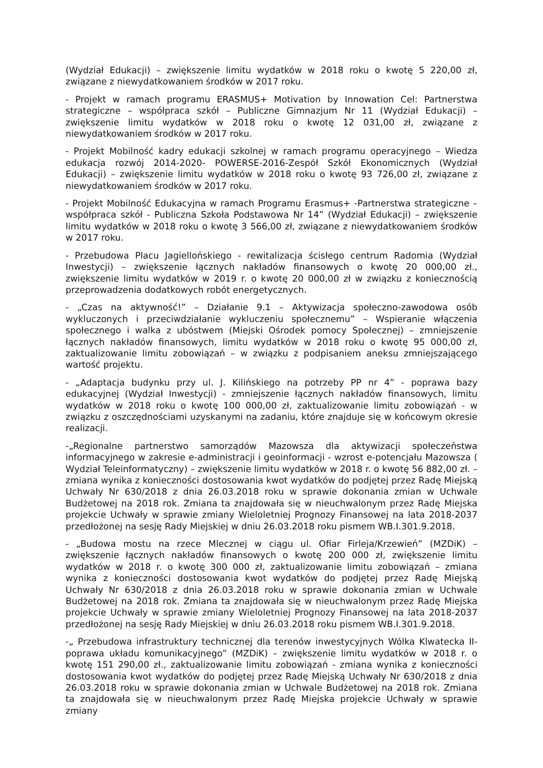(Wydział Edukacji) – zwiększenie limitu wydatków w 2018 roku o kwotę 5 220,00 zł, związane z niewydatkowaniem środków w 2017 roku.
- Projekt w ramach programu ERASMUS+ Motivation by Innowation Cel: Partnerstwa strategiczne – współpraca szkół – Publiczne Gimnazjum Nr 11 (Wydział Edukacji) – zwiększenie limitu wydatków w 2018 roku o kwotę 12 031,00 zł, związane z niewydatkowaniem środków w 2017 roku.
- Projekt Mobilność kadry edukacji szkolnej w ramach programu operacyjnego – Wiedza edukacja rozwój 2014-2020- POWERSE-2016-Zespół Szkół Ekonomicznych (Wydział Edukacji) – zwiększenie limitu wydatków w 2018 roku o kwotę 93 726,00 zł, związane z niewydatkowaniem środków w 2017 roku.
- Projekt Mobilność Edukacyjna w ramach Programu Erasmus+ -Partnerstwa strategiczne – współpraca szkół - Publiczna Szkoła Podstawowa Nr 14” (Wydział Edukacji) – zwiększenie limitu wydatków w 2018 roku o kwotę 3 566,00 zł, związane z niewydatkowaniem środków w 2017 roku.
- Przebudowa Placu Jagiellońskiego - rewitalizacja ścisłego centrum Radomia (Wydział Inwestycji) – zwiększenie łącznych nakładów finansowych o kwotę 20 000,00 zł., zwiększenie limitu wydatków w 2019 r. o kwotę 20 000,00 zł w związku z koniecznością przeprowadzenia dodatkowych robót energetycznych.
- „Czas na aktywność!” – Działanie 9.1 – Aktywizacja społeczno-zawodowa osób wykluczonych i przeciwdziałanie wykluczeniu społecznemu” – Wspieranie włączenia społecznego i walka z ubóstwem (Miejski Ośrodek pomocy Społecznej) – zmniejszenie łącznych nakładów finansowych, limitu wydatków w 2018 roku o kwotę 95 000,00 zł, zaktualizowanie limitu zobowiązań – w związku z podpisaniem aneksu zmniejszającego wartość projektu.
- „Adaptacja budynku przy ul. J. Kilińskiego na potrzeby PP nr 4” - poprawa bazy edukacyjnej (Wydział Inwestycji) - zmniejszenie łącznych nakładów finansowych, limitu wydatków w 2018 roku o kwotę 100 000,00 zł, zaktualizowanie limitu zobowiązań - w związku z oszczędnościami uzyskanymi na zadaniu, które znajduje się w końcowym okresie realizacji.
-„Regionalne partnerstwo samorządów Mazowsza dla aktywizacji społeczeństwa informacyjnego w zakresie e-administracji i geoinformacji - wzrost e-potencjału Mazowsza ( Wydział Teleinformatyczny) – zwiększenie limitu wydatków w 2018 r. o kwotę 56 882,00 zł. – zmiana wynika z konieczności dostosowania kwot wydatków do podjętej przez Radę Miejską Uchwały Nr 630/2018 z dnia 26.03.2018 roku w sprawie dokonania zmian w Uchwale Budżetowej na 2018 rok. Zmiana ta znajdowała się w nieuchwalonym przez Radę Miejska projekcie Uchwały w sprawie zmiany Wieloletniej Prognozy Finansowej na lata 2018-2037 przedłożonej na sesję Rady Miejskiej w dniu 26.03.2018 roku pismem WB.I.301.9.2018.
- „Budowa mostu na rzece Mlecznej w ciągu ul. Ofiar Firleja/Krzewień” (MZDiK) – zwiększenie łącznych nakładów finansowych o kwotę 200 000 zł, zwiększenie limitu wydatków w 2018 r. o kwotę 300 000 zł, zaktualizowanie limitu zobowiązań – zmiana wynika z konieczności dostosowania kwot wydatków do podjętej przez Radę Miejską Uchwały Nr 630/2018 z dnia 26.03.2018 roku w sprawie dokonania zmian w Uchwale Budżetowej na 2018 rok. Zmiana ta znajdowała się w nieuchwalonym przez Radę Miejska projekcie Uchwały w sprawie zmiany Wieloletniej Prognozy Finansowej na lata 2018-2037 przedłożonej na sesję Rady Miejskiej w dniu 26.03.2018 roku pismem WB.I.301.9.2018.
-„ Przebudowa infrastruktury technicznej dla terenów inwestycyjnych Wólka Klwatecka II- poprawa układu komunikacyjnego” (MZDiK) – zwiększenie limitu wydatków w 2018 r. o kwotę 151 290,00 zł., zaktualizowanie limitu zobowiązań - zmiana wynika z konieczności dostosowania kwot wydatków do podjętej przez Radę Miejską Uchwały Nr 630/2018 z dnia 26.03.2018 roku w sprawie dokonania zmian w Uchwale Budżetowej na 2018 rok. Zmiana ta znajdowała się w nieuchwalonym przez Radę Miejska projekcie Uchwały w sprawie zmiany